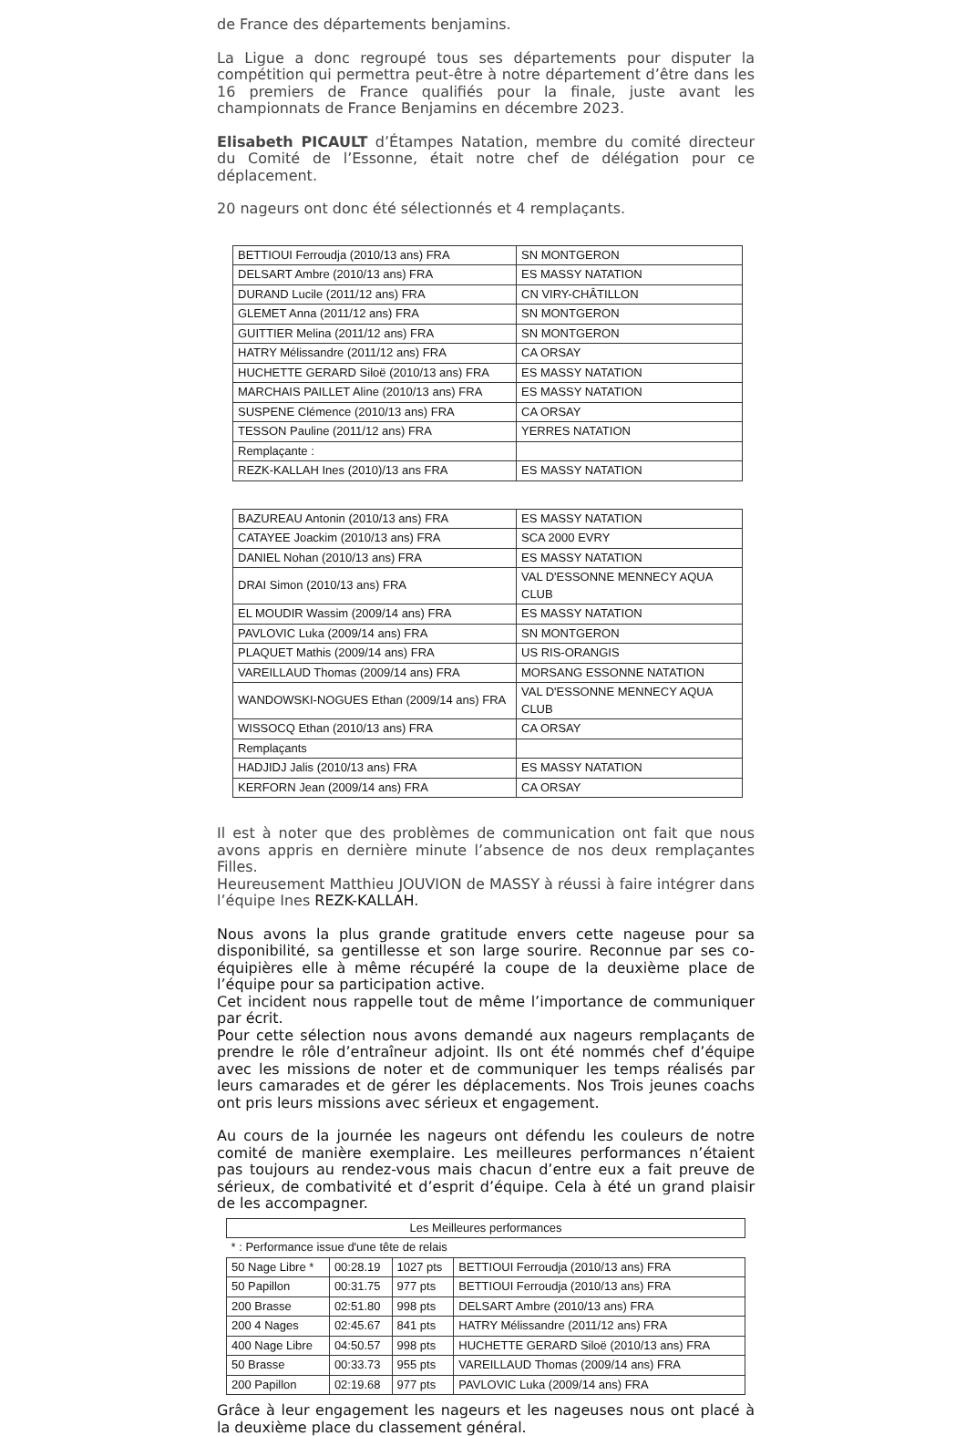de France des départements benjamins.
La Ligue a donc regroupé tous ses départements pour disputer la compétition qui permettra peut-être à notre département d’être dans les 16 premiers de France qualifiés pour la finale, juste avant les championnats de France Benjamins en décembre 2023.
Elisabeth PICAULT d’Étampes Natation, membre du comité directeur du Comité de l’Essonne, était notre chef de délégation pour ce déplacement.
20 nageurs ont donc été sélectionnés et 4 remplaçants.
| BETTIOUI Ferroudja (2010/13 ans) FRA | SN MONTGERON |
| DELSART Ambre (2010/13 ans) FRA | ES MASSY NATATION |
| DURAND Lucile (2011/12 ans) FRA | CN VIRY-CHÂTILLON |
| GLEMET Anna (2011/12 ans) FRA | SN MONTGERON |
| GUITTIER Melina (2011/12 ans) FRA | SN MONTGERON |
| HATRY Mélissandre (2011/12 ans) FRA | CA ORSAY |
| HUCHETTE GERARD Siloë (2010/13 ans) FRA | ES MASSY NATATION |
| MARCHAIS PAILLET Aline (2010/13 ans) FRA | ES MASSY NATATION |
| SUSPENE Clémence (2010/13 ans) FRA | CA ORSAY |
| TESSON Pauline (2011/12 ans) FRA | YERRES NATATION |
| Remplaçante : | |
| REZK-KALLAH Ines (2010)/13 ans FRA | ES MASSY NATATION |
| BAZUREAU Antonin (2010/13 ans) FRA | ES MASSY NATATION |
| CATAYEE Joackim (2010/13 ans) FRA | SCA 2000 EVRY |
| DANIEL Nohan (2010/13 ans) FRA | ES MASSY NATATION |
| DRAI Simon (2010/13 ans) FRA | VAL D'ESSONNE MENNECY AQUA CLUB |
| EL MOUDIR Wassim (2009/14 ans) FRA | ES MASSY NATATION |
| PAVLOVIC Luka (2009/14 ans) FRA | SN MONTGERON |
| PLAQUET Mathis (2009/14 ans) FRA | US RIS-ORANGIS |
| VAREILLAUD Thomas (2009/14 ans) FRA | MORSANG ESSONNE NATATION |
| WANDOWSKI-NOGUES Ethan (2009/14 ans) FRA | VAL D'ESSONNE MENNECY AQUA CLUB |
| WISSOCQ Ethan (2010/13 ans) FRA | CA ORSAY |
| Remplaçants | |
| HADJIDJ Jalis (2010/13 ans) FRA | ES MASSY NATATION |
| KERFORN Jean (2009/14 ans) FRA | CA ORSAY |
Il est à noter que des problèmes de communication ont fait que nous avons appris en dernière minute l’absence de nos deux remplaçantes Filles.
Heureusement Matthieu JOUVION de MASSY à réussi à faire intégrer dans l’équipe Ines REZK-KALLAH.
Nous avons la plus grande gratitude envers cette nageuse pour sa disponibilité, sa gentillesse et son large sourire. Reconnue par ses co-équipières elle à même récupéré la coupe de la deuxième place de l’équipe pour sa participation active.
Cet incident nous rappelle tout de même l’importance de communiquer par écrit.
Pour cette sélection nous avons demandé aux nageurs remplaçants de prendre le rôle d’entraîneur adjoint. Ils ont été nommés chef d’équipe avec les missions de noter et de communiquer les temps réalisés par leurs camarades et de gérer les déplacements. Nos Trois jeunes coachs ont pris leurs missions avec sérieux et engagement.
Au cours de la journée les nageurs ont défendu les couleurs de notre comité de manière exemplaire. Les meilleures performances n’étaient pas toujours au rendez-vous mais chacun d’entre eux a fait preuve de sérieux, de combativité et d’esprit d’équipe. Cela à été un grand plaisir de les accompagner.
| Les Meilleures performances | | | |
| * : Performance issue d'une tête de relais | | | |
| 50 Nage Libre * | 00:28.19 | 1027 pts | BETTIOUI Ferroudja (2010/13 ans) FRA |
| 50 Papillon | 00:31.75 | 977 pts | BETTIOUI Ferroudja (2010/13 ans) FRA |
| 200 Brasse | 02:51.80 | 998 pts | DELSART Ambre (2010/13 ans) FRA |
| 200 4 Nages | 02:45.67 | 841 pts | HATRY Mélissandre (2011/12 ans) FRA |
| 400 Nage Libre | 04:50.57 | 998 pts | HUCHETTE GERARD Siloë (2010/13 ans) FRA |
| 50 Brasse | 00:33.73 | 955 pts | VAREILLAUD Thomas (2009/14 ans) FRA |
| 200 Papillon | 02:19.68 | 977 pts | PAVLOVIC Luka (2009/14 ans) FRA |
Grâce à leur engagement les nageurs et les nageuses nous ont placé à la deuxième place du classement général.